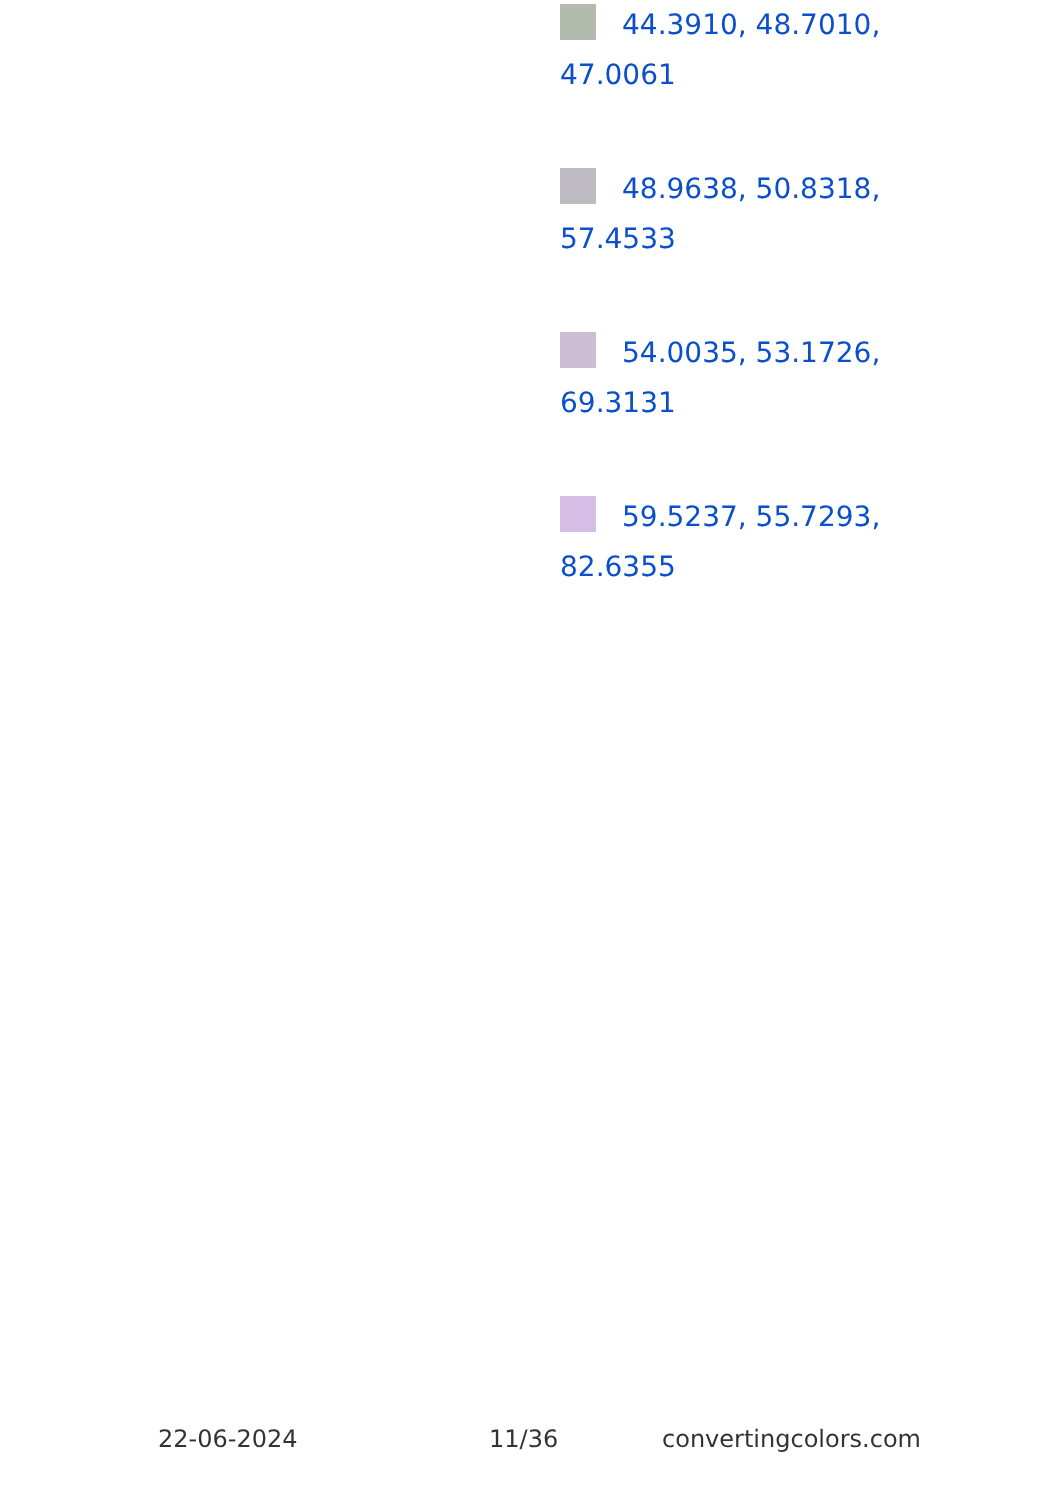44.3910, 48.7010, 47.0061
48.9638, 50.8318, 57.4533
54.0035, 53.1726, 69.3131
59.5237, 55.7293, 82.6355
22-06-2024 11/36 convertingcolors.com